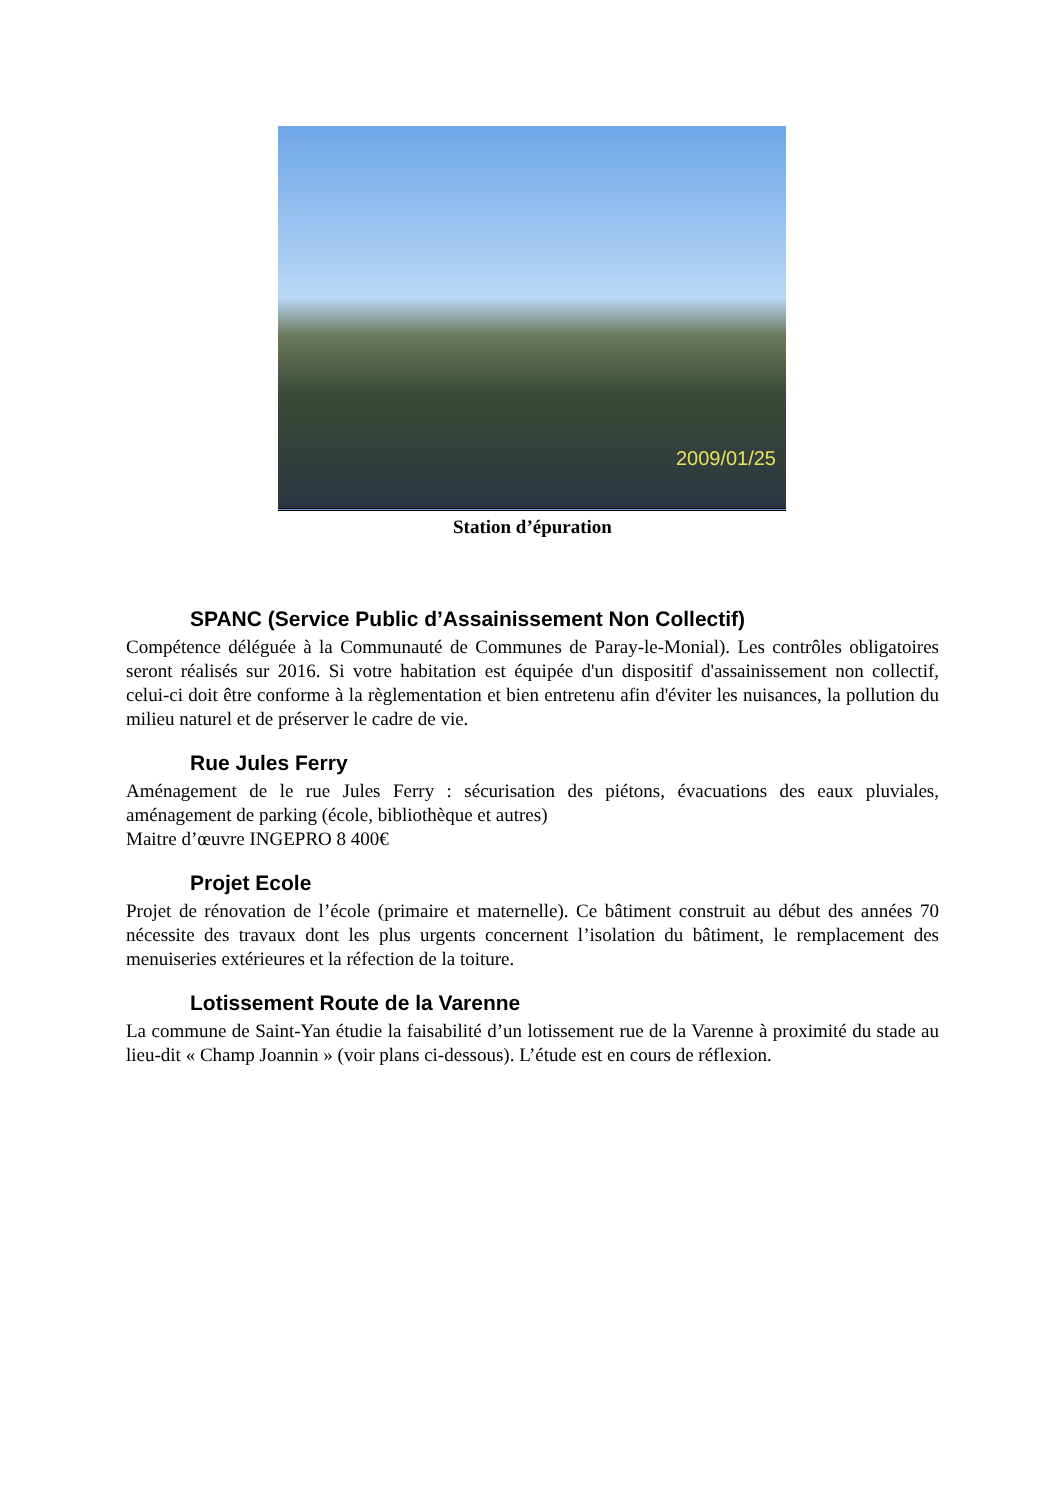2009/01/25
Station d’épuration
SPANC (Service Public d’Assainissement Non Collectif)
Compétence déléguée à la Communauté de Communes de Paray-le-Monial). Les contrôles obligatoires seront réalisés sur 2016. Si votre habitation est équipée d'un dispositif d'assainissement non collectif, celui-ci doit être conforme à la règlementation et bien entretenu afin d'éviter les nuisances, la pollution du milieu naturel et de préserver le cadre de vie.
Rue Jules Ferry
Aménagement de le rue Jules Ferry : sécurisation des piétons, évacuations des eaux pluviales, aménagement de parking (école, bibliothèque et autres)
Maitre d’œuvre INGEPRO 8 400€
Projet Ecole
Projet de rénovation de l’école (primaire et maternelle). Ce bâtiment construit au début des années 70 nécessite des travaux dont les plus urgents concernent l’isolation du bâtiment, le remplacement des menuiseries extérieures et la réfection de la toiture.
Lotissement Route de la Varenne
La commune de Saint-Yan étudie la faisabilité d’un lotissement rue de la Varenne à proximité du stade au lieu-dit « Champ Joannin » (voir plans ci-dessous). L’étude est en cours de réflexion.